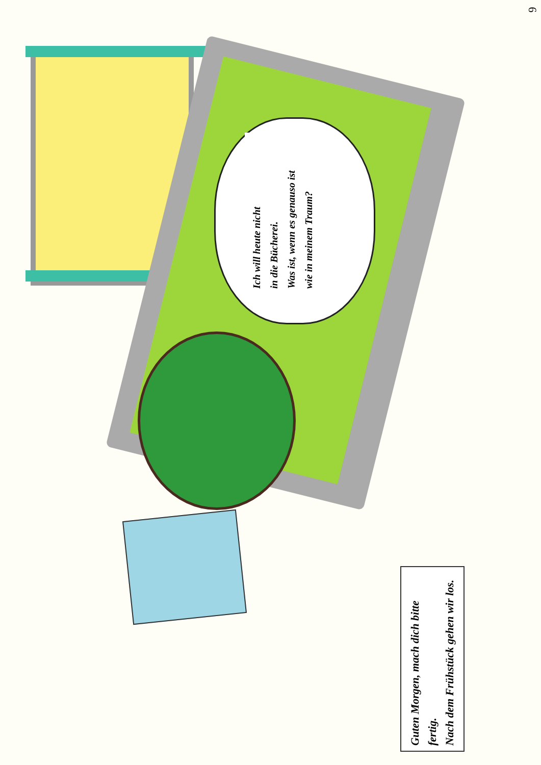6
Ich will heute nicht
in die Bücherei.
Was ist, wenn es genauso ist
wie in meinem Traum?
Guten Morgen, mach dich bitte fertig.
Nach dem Frühstück gehen wir los.